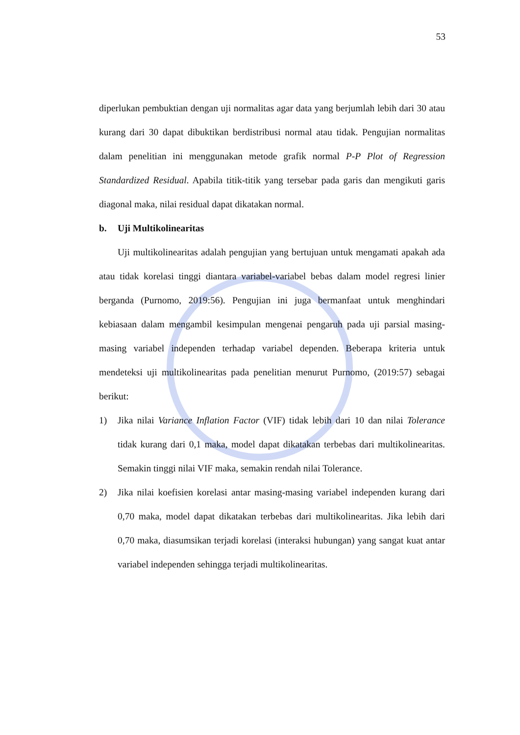53
diperlukan pembuktian dengan uji normalitas agar data yang berjumlah lebih dari 30 atau kurang dari 30 dapat dibuktikan berdistribusi normal atau tidak. Pengujian normalitas dalam penelitian ini menggunakan metode grafik normal P-P Plot of Regression Standardized Residual. Apabila titik-titik yang tersebar pada garis dan mengikuti garis diagonal maka, nilai residual dapat dikatakan normal.
b. Uji Multikolinearitas
Uji multikolinearitas adalah pengujian yang bertujuan untuk mengamati apakah ada atau tidak korelasi tinggi diantara variabel-variabel bebas dalam model regresi linier berganda (Purnomo, 2019:56). Pengujian ini juga bermanfaat untuk menghindari kebiasaan dalam mengambil kesimpulan mengenai pengaruh pada uji parsial masing-masing variabel independen terhadap variabel dependen. Beberapa kriteria untuk mendeteksi uji multikolinearitas pada penelitian menurut Purnomo, (2019:57) sebagai berikut:
1) Jika nilai Variance Inflation Factor (VIF) tidak lebih dari 10 dan nilai Tolerance tidak kurang dari 0,1 maka, model dapat dikatakan terbebas dari multikolinearitas. Semakin tinggi nilai VIF maka, semakin rendah nilai Tolerance.
2) Jika nilai koefisien korelasi antar masing-masing variabel independen kurang dari 0,70 maka, model dapat dikatakan terbebas dari multikolinearitas. Jika lebih dari 0,70 maka, diasumsikan terjadi korelasi (interaksi hubungan) yang sangat kuat antar variabel independen sehingga terjadi multikolinearitas.